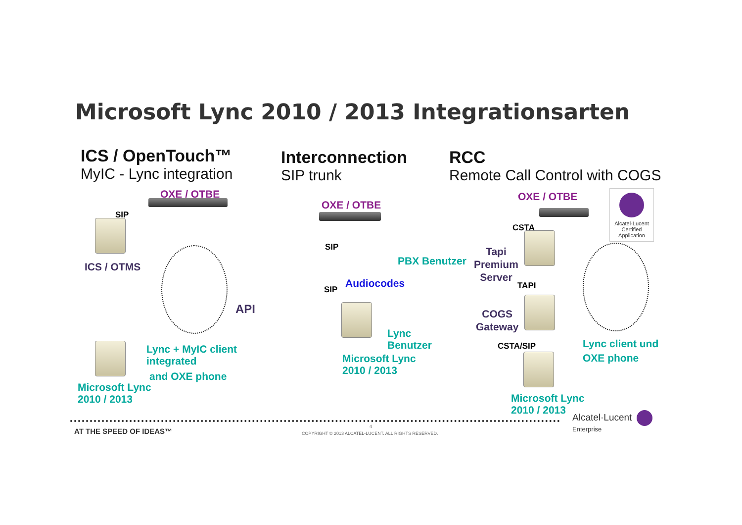Microsoft Lync 2010 / 2013 Integrationsarten
ICS / OpenTouch™
MyIC - Lync integration
Interconnection
SIP trunk
RCC
Remote Call Control with COGS
OXE / OTBE
SIP
ICS / OTMS
API
Lync + MyIC client
integrated
and OXE phone
Microsoft Lync
2010 / 2013
OXE / OTBE
SIP
PBX Benutzer
Audiocodes
SIP
Lync
Benutzer
Microsoft Lync
2010 / 2013
OXE / OTBE
CSTA
Tapi
Premium
Server
TAPI
COGS
Gateway
CSTA/SIP
Lync client und
OXE phone
Microsoft Lync
2010 / 2013
Alcatel·Lucent
Certified Application
AT THE SPEED OF IDEAS™
4
COPYRIGHT © 2013 ALCATEL-LUCENT. ALL RIGHTS RESERVED.
Alcatel·Lucent
Enterprise